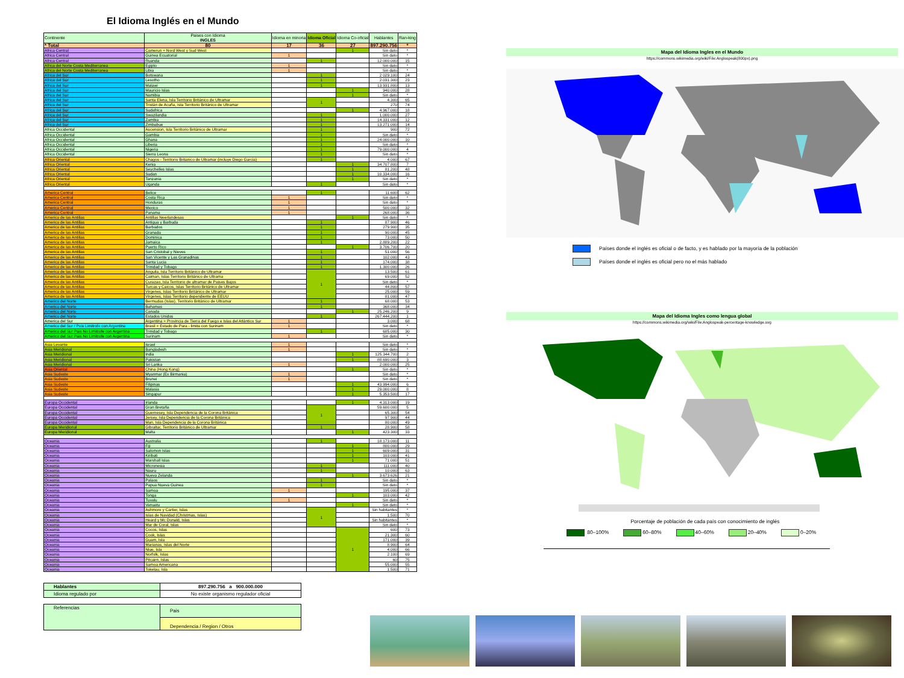El Idioma Inglés en el Mundo
| Continente | Paises con Idioma INGLES | Idioma en minoria | Idioma Oficial | Idioma Co-oficial | Hablantes | Ran-king |
| --- | --- | --- | --- | --- | --- | --- |
| * Total | 80 | 17 | 36 | 27 | 897.290.756 | * |
| Africa Central | Camerun = Nord West y Sud West | | | 1 | Sin dato | * |
| Africa Central | Guinea Ecuatorial | 1 | | | Sin dato | * |
| Africa Central | Ruanda | | 1 | | 12.000.000 | 15 |
| Africa del Norte Costa Mediterranea | Egipto | 1 | | | Sin dato | * |
| Africa del Norte Costa Mediterranea | Libia | 1 | | | Sin dato | * |
| Africa del Sur | Botswana | | 1 | | 2 029.100 | 24 |
| Africa del Sur | Lesotho | | 1 | | 2.031.300 | 23 |
| Africa del Sur | Malawi | | 1 | | 13.931.800 | 13 |
| Africa del Sur | Mauricio Islas | | | 1 | 940.000 | 28 |
| Africa del Sur | Namibia | | | 1 | Sin dato | * |
| Africa del Sur | Santa Elena, Isla Territorio Británico de Ultramar | | 1 | | 4.300 | 65 |
| Africa del Sur | Tristán de Acuña, Isla Territorio Británico de Ultramar | | | | 270 | 74 |
| Africa del Sur | Sudafrica | | | 1 | 4.967.000 | 18 |
| Africa del Sur | Swazilandia | | 1 | | 1.000.000 | 27 |
| Africa del Sur | Zambia | | 1 | | 14.331.000 | 12 |
| Africa del Sur | Zimbabue | | 1 | | 13.271.000 | 14 |
| Africa Occidental | Ascension, Isla Territorio Británico de Ultramar | | 1 | | 900 | 72 |
| Africa Occidental | Gambia | | 1 | | Sin dato | * |
| Africa Occidental | Ghana | | 1 | | 24.000.000 | 10 |
| Africa Occidental | Liberia | | 1 | | Sin dato | * |
| Africa Occidental | Nigeria | | 1 | | 79.000.000 | 4 |
| Africa Occidental | Sierra Leona | | 1 | | Sin dato | * |
| Africa Oriental | Chagos - Territorio Britanico de Ultramar (incluye Diego Garcia) | | 1 | | 4.000 | 67 |
| Africa Oriental | Kenia | | | 1 | 34.707.800 | 7 |
| Africa Oriental | Seychelles Islas | | | 1 | 81.200 | 48 |
| Africa Oriental | Sudan | | | 1 | 10.334.000 | 16 |
| Africa Oriental | Tanzania | | | 1 | Sin dato | * |
| Africa Oriental | Uganda | | 1 | | Sin dato | * |
| America Central | Belice | | 1 | | 11.600 | 62 |
| America Central | Costa Rica | 1 | | | Sin dato | * |
| America Central | Honduras | 1 | | | Sin dato | * |
| America Central | Mexico | 1 | | | 500.000 | 32 |
| America Central | Panama | 1 | | | 268.000 | 36 |
| America de las Antillas | Antillas Neerlandesas | | | 1 | Sin dato | * |
| America de las Antillas | Antigua y Barbuda | | 1 | | 87.900 | 46 |
| America de las Antillas | Barbados | | 1 | | 279.900 | 35 |
| America de las Antillas | Granada | | 1 | | 90.000 | 45 |
| America de las Antillas | Dominica | | 1 | | 73.000 | 50 |
| America de las Antillas | Jamaica | | 1 | | 2.889.200 | 22 |
| America de las Antillas | Puerto Rico | | | 1 | 3.706.700 | 20 |
| America de las Antillas | San Cristobal y Nieves | | 1 | | 51.000 | 56 |
| America de las Antillas | San Vicente y Las Granadinas | | 1 | | 102.000 | 43 |
| America de las Antillas | Santa Lucia | | 1 | | 174.000 | 38 |
| America de las Antillas | Trinidad y Tobago | | 1 | | 1.300.000 | 26 |
| America de las Antillas | Anguila, Isla Territorio Británico de Ultramar | | 1 | | 13.500 | 61 |
| America de las Antillas | Caiman, Islas Territorio Británico de Ultrama | | | | 69.000 | 52 |
| America de las Antillas | Curazao, Isla Territorio de ultramar de Paises Bajos | | | | Sin dato | * |
| America de las Antillas | Turcas y Caicos, Islas Territorio Británico de Ultramar | | | | 44.800 | 57 |
| America de las Antillas | Virgenes, Islas Territorio Británico de Ultramar | | | | 25.000 | 59 |
| America de las Antillas | Virgenes, Islas Territorio dependiente de EEUU | | | | 81.000 | 47 |
| America del Norte | Bermudas (Islas), Territorio Británico de Ultramar | | 1 | | 68.000 | 53 |
| America del Norte | Bahamas | | 1 | | 368.000 | 34 |
| America del Norte | Canada | | | 1 | 25.246.200 | 9 |
| America del Norte | Estados Unidos | | 1 | | 267.444.200 | 1 |
| America del Sur | Argentina = Provincia de Tierra del Fuego e Islas del Atlántico Sur | 1 | | | 3.000 | 68 |
| America del Sur / Pais Limitrofe con Argentina | Brasil = Estado de Para - limita con Surinam | 1 | | | Sin dato | * |
| America del Sur Pais No Limitrofe con Argentina | Trinidad y Tobago | | 1 | | 685.000 | 30 |
| America del Sur Pais No Limitrofe con Argentina | Surinam | 1 | | | Sin dato | * |
| Asia Levante | Israel | 1 | | | Sin dato | * |
| Asia Meridional | Bangladesh | 1 | | | Sin dato | * |
| Asia Meridional | India | | | 1 | 125.344.700 | 2 |
| Asia Meridional | Pakistan | | | 1 | 88.690.000 | 3 |
| Asia Meridional | Sri Lanka | 1 | | | 2.000.000 | 25 |
| Asia Oriental | China (Hong Kong) | | | 1 | Sin dato | * |
| Asia Sudeste | Myanmar (Ex Birmania) | 1 | | | Sin dato | * |
| Asia Sudeste | Brunei | 1 | | | Sin dato | * |
| Asia Sudeste | Filipinas | | | 1 | 43.994.000 | 6 |
| Asia Sudeste | Malasia | | | 1 | 29.000.000 | 8 |
| Asia Sudeste | Singapur | | | 1 | 5.353.500 | 17 |
| Europa Occidental | Irlanda | | | 1 | 4.313.000 | 19 |
| Europa Occidental | Gran Bretaña | | 1 | | 59.600.000 | 5 |
| Europa Occidental | Guernesey, Isla Dependencia de la Corona Británica | | | | 65.300 | 54 |
| Europa Occidental | Jersey, Isla Dependencia de la Corona Británica | | | | 97.900 | 44 |
| Europa Occidental | Man, Isla Dependencia de la Corona Británica | | | | 80.000 | 49 |
| Europa Meridional | Gibraltar, Territorio Británico de Ultramar | | 1 | | 28.900 | 58 |
| Europa Meridional | Malta | | | 1 | 423.300 | 33 |
| Oceania | Australia | | 1 | | 18.173.000 | 11 |
| Oceania | Fiji | | | 1 | 800.000 | 29 |
| Oceania | Salomon Islas | | | 1 | 609.000 | 31 |
| Oceania | Kiribati | | | 1 | 103.000 | 41 |
| Oceania | Marshall Islas | | | 1 | 71.000 | 51 |
| Oceania | Micronesia | | 1 | | 111.000 | 40 |
| Oceania | Nauru | | 1 | | 10.000 | 63 |
| Oceania | Nueva Zelanda | | | 1 | 3.673.626 | 21 |
| Oceania | Palaos | | 1 | | Sin dato | * |
| Oceania | Papua Nueva Guinea | | 1 | | Sin dato | * |
| Oceania | Samoa | 1 | | | 195.000 | 37 |
| Oceania | Tonga | | | 1 | 103.000 | 42 |
| Oceania | Tuvalu | 1 | | | Sin dato | * |
| Oceania | Vanuatu | | | 1 | Sin dato | * |
| Oceania | Ashmore y Cartier, Islas | | 1 | | Sin habitantes | * |
| Oceania | Islas de Navidad (Christmas, Islas) | | | | 1.500 | 70 |
| Oceania | Heard y Mc Donald, Islas | | | | Sin habitantes | * |
| Oceania | Mar de Coral, Islas | | | | Sin dato | * |
| Oceania | Cocos, Islas | | | 1 | 600 | 73 |
| Oceania | Cook, Islas | | | | 21.300 | 60 |
| Oceania | Guam, Isla | | | | 171.000 | 39 |
| Oceania | Marianas, Islas del Norte | | | | 8.900 | 64 |
| Oceania | Niue, Isla | | | | 4.000 | 66 |
| Oceania | Norfolk, Islas | | | | 2.100 | 69 |
| Oceania | Pitcairn, Islas | | | | 60 | 75 |
| Oceania | Samoa Americana | | | | 55.000 | 55 |
| Oceania | Tokelau, Isla | | | | 1.500 | 71 |
| Hablantes | 897.290.756 a 900.000.000 |
| Idioma regulado por | No existe organismo regulador oficial |
| Referencias | Pais |
| | Dependencia / Region / Otros |
Mapa del Idioma Ingles en el Mundo
https://commons.wikimedia.org/wiki/File:Anglospeak(800px).png
Países donde el inglés es oficial o de facto, y es hablado por la mayoría de la población
Países donde el inglés es oficial pero no el más hablado
Mapa del Idioma Ingles como lengua global
https://commons.wikimedia.org/wiki/File:Anglospeak-percentage-knowledge.svg
Porcentaje de población de cada país con conocimiento de inglés
80–100% 60–80% 40–60% 20–40% 0–20%